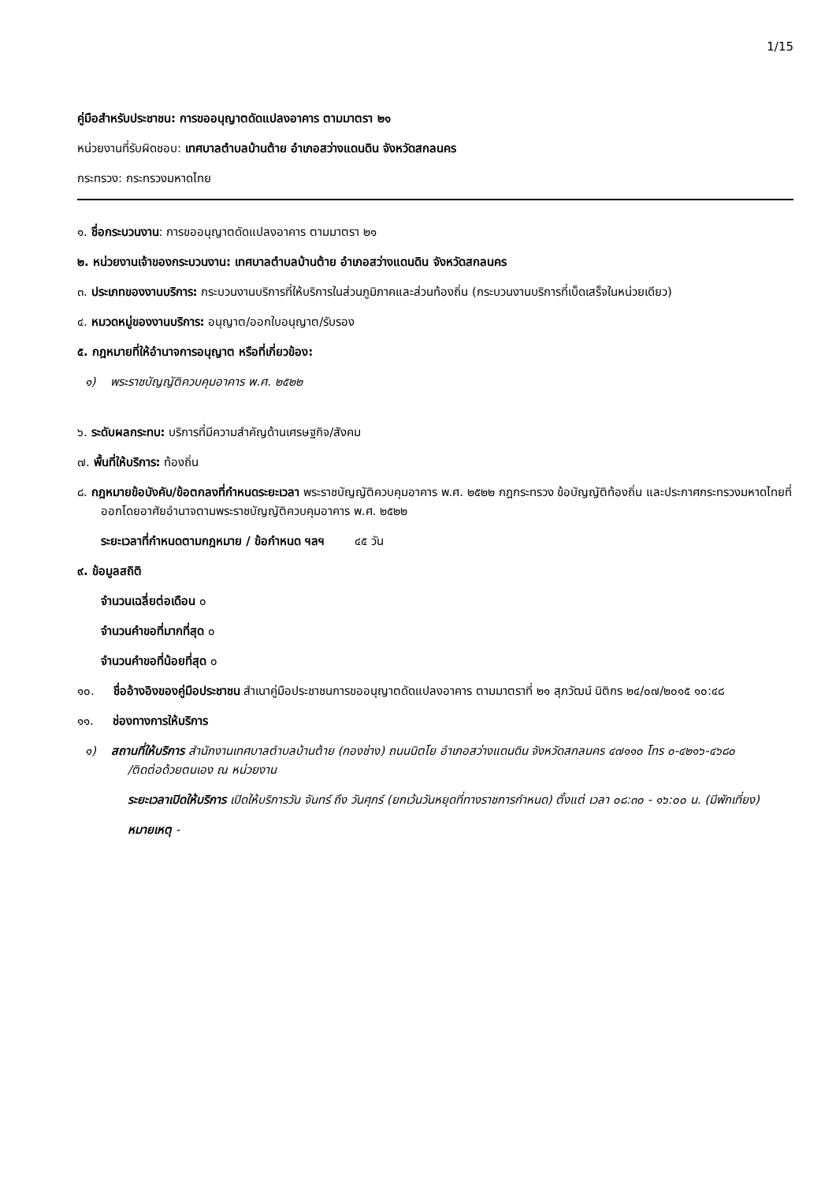1/15
คู่มือสำหรับประชาชน: การขออนุญาตดัดแปลงอาคาร ตามมาตรา ๒๑
หน่วยงานที่รับผิดชอบ: เทศบาลตำบลบ้านต้าย อำเภอสว่างแดนดิน จังหวัดสกลนคร
กระทรวง: กระทรวงมหาดไทย
๑. ชื่อกระบวนงาน: การขออนุญาตดัดแปลงอาคาร ตามมาตรา ๒๑
๒. หน่วยงานเจ้าของกระบวนงาน: เทศบาลตำบลบ้านต้าย อำเภอสว่างแดนดิน จังหวัดสกลนคร
๓. ประเภทของงานบริการ: กระบวนงานบริการที่ให้บริการในส่วนภูมิภาคและส่วนท้องถิ่น (กระบวนงานบริการที่เบ็ดเสร็จในหน่วยเดียว)
๔. หมวดหมู่ของงานบริการ: อนุญาต/ออกใบอนุญาต/รับรอง
๕. กฎหมายที่ให้อำนาจการอนุญาต หรือที่เกี่ยวข้อง:
๑) พระราชบัญญัติควบคุมอาคาร พ.ศ. ๒๕๒๒
๖. ระดับผลกระทบ: บริการที่มีความสำคัญด้านเศรษฐกิจ/สังคม
๗. พื้นที่ให้บริการ: ท้องถิ่น
๘. กฎหมายข้อบังคับ/ข้อตกลงที่กำหนดระยะเวลา พระราชบัญญัติควบคุมอาคาร พ.ศ. ๒๕๒๒ กฎกระทรวง ข้อบัญญัติท้องถิ่น และประกาศกระทรวงมหาดไทยที่ออกโดยอาศัยอำนาจตามพระราชบัญญัติควบคุมอาคาร พ.ศ. ๒๕๒๒
ระยะเวลาที่กำหนดตามกฎหมาย / ข้อกำหนด ฯลฯ ๔๕ วัน
๙. ข้อมูลสถิติ
จำนวนเฉลี่ยต่อเดือน ๐
จำนวนคำขอที่มากที่สุด ๐
จำนวนคำขอที่น้อยที่สุด ๐
๑๐. ชื่ออ้างอิงของคู่มือประชาชน สำเนาคู่มือประชาชนการขออนุญาตดัดแปลงอาคาร ตามมาตราที่ ๒๑ สุภวัฒน์ นิติกร ๒๔/๐๗/๒๐๑๕ ๑๐:๔๘
๑๑. ช่องทางการให้บริการ
๑) สถานที่ให้บริการ สำนักงานเทศบาลตำบลบ้านต้าย (กองช่าง) ถนนนิตโย อำเภอสว่างแดนดิน จังหวัดสกลนคร ๔๗๑๑๐ โทร ๐-๔๒๑๖-๔๖๘๐
/ติดต่อด้วยตนเอง ณ หน่วยงาน
ระยะเวลาเปิดให้บริการ เปิดให้บริการวัน จันทร์ ถึง วันศุกร์ (ยกเว้นวันหยุดที่ทางราชการกำหนด) ตั้งแต่ เวลา ๐๘:๓๐ - ๑๖:๐๐ น. (มีพักเที่ยง)
หมายเหตุ -